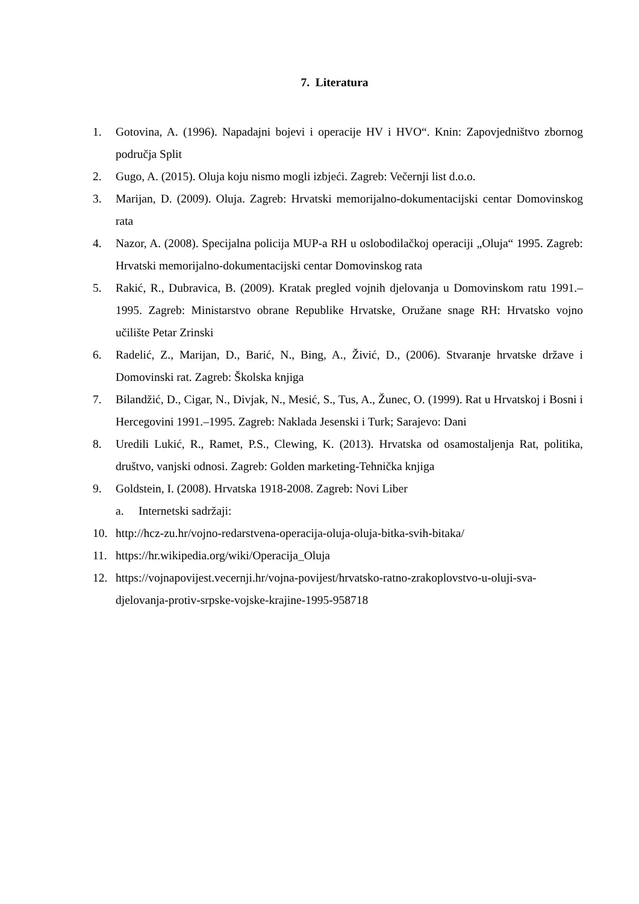7. Literatura
1. Gotovina, A. (1996). Napadajni bojevi i operacije HV i HVO“. Knin: Zapovjedništvo zbornog područja Split
2. Gugo, A. (2015). Oluja koju nismo mogli izbjeći. Zagreb: Večernji list d.o.o.
3. Marijan, D. (2009). Oluja. Zagreb: Hrvatski memorijalno-dokumentacijski centar Domovinskog rata
4. Nazor, A. (2008). Specijalna policija MUP-a RH u oslobodilačkoj operaciji „Oluja“ 1995. Zagreb: Hrvatski memorijalno-dokumentacijski centar Domovinskog rata
5. Rakić, R., Dubravica, B. (2009). Kratak pregled vojnih djelovanja u Domovinskom ratu 1991.–1995. Zagreb: Ministarstvo obrane Republike Hrvatske, Oružane snage RH: Hrvatsko vojno učilište Petar Zrinski
6. Radelić, Z., Marijan, D., Barić, N., Bing, A., Živić, D., (2006). Stvaranje hrvatske države i Domovinski rat. Zagreb: Školska knjiga
7. Bilandžić, D., Cigar, N., Divjak, N., Mesić, S., Tus, A., Žunec, O. (1999). Rat u Hrvatskoj i Bosni i Hercegovini 1991.–1995. Zagreb: Naklada Jesenski i Turk; Sarajevo: Dani
8. Uredili Lukić, R., Ramet, P.S., Clewing, K. (2013). Hrvatska od osamostaljenja Rat, politika, društvo, vanjski odnosi. Zagreb: Golden marketing-Tehnička knjiga
9. Goldstein, I. (2008). Hrvatska 1918-2008. Zagreb: Novi Liber
a. Internetski sadržaji:
10. http://hcz-zu.hr/vojno-redarstvena-operacija-oluja-oluja-bitka-svih-bitaka/
11. https://hr.wikipedia.org/wiki/Operacija_Oluja
12. https://vojnapovijest.vecernji.hr/vojna-povijest/hrvatsko-ratno-zrakoplovstvo-u-oluji-sva-djelovanja-protiv-srpske-vojske-krajine-1995-958718